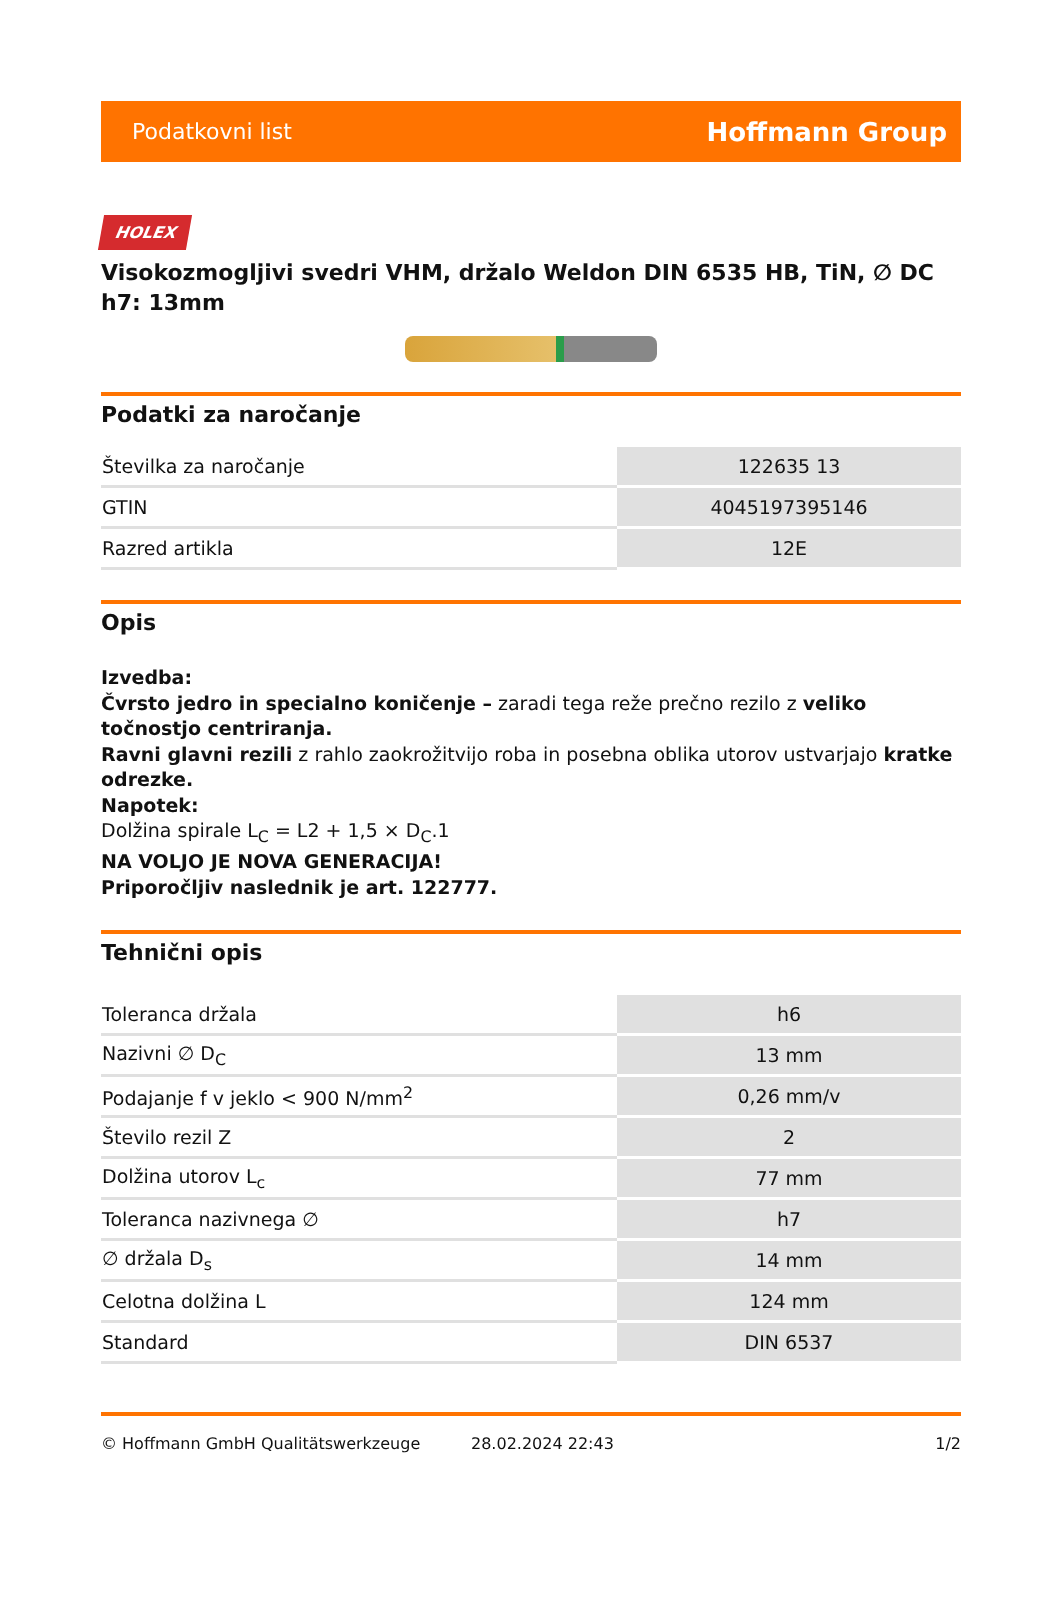Podatkovni list Hoffmann Group
HOLEX
Visokozmogljivi svedri VHM, držalo Weldon DIN 6535 HB, TiN, ∅ DC h7: 13mm
Podatki za naročanje
| Številka za naročanje | 122635 13 |
| GTIN | 4045197395146 |
| Razred artikla | 12E |
Opis
Izvedba:
Čvrsto jedro in specialno koničenje – zaradi tega reže prečno rezilo z veliko točnostjo centriranja.
Ravni glavni rezili z rahlo zaokrožitvijo roba in posebna oblika utorov ustvarjajo kratke odrezke.
Napotek:
Dolžina spirale L<sub>C</sub> = L2 + 1,5 × D<sub>C</sub>.1
NA VOLJO JE NOVA GENERACIJA!
Priporočljiv naslednik je art. 122777.
Tehnični opis
| Toleranca držala | h6 |
| Nazivni ∅ D<sub>C</sub> | 13 mm |
| Podajanje f v jeklo < 900 N/mm<sup>2</sup> | 0,26 mm/v |
| Število rezil Z | 2 |
| Dolžina utorov L<sub>c</sub> | 77 mm |
| Toleranca nazivnega ∅ | h7 |
| ∅ držala D<sub>s</sub> | 14 mm |
| Celotna dolžina L | 124 mm |
| Standard | DIN 6537 |
© Hoffmann GmbH Qualitätswerkzeuge 28.02.2024 22:43 1/2